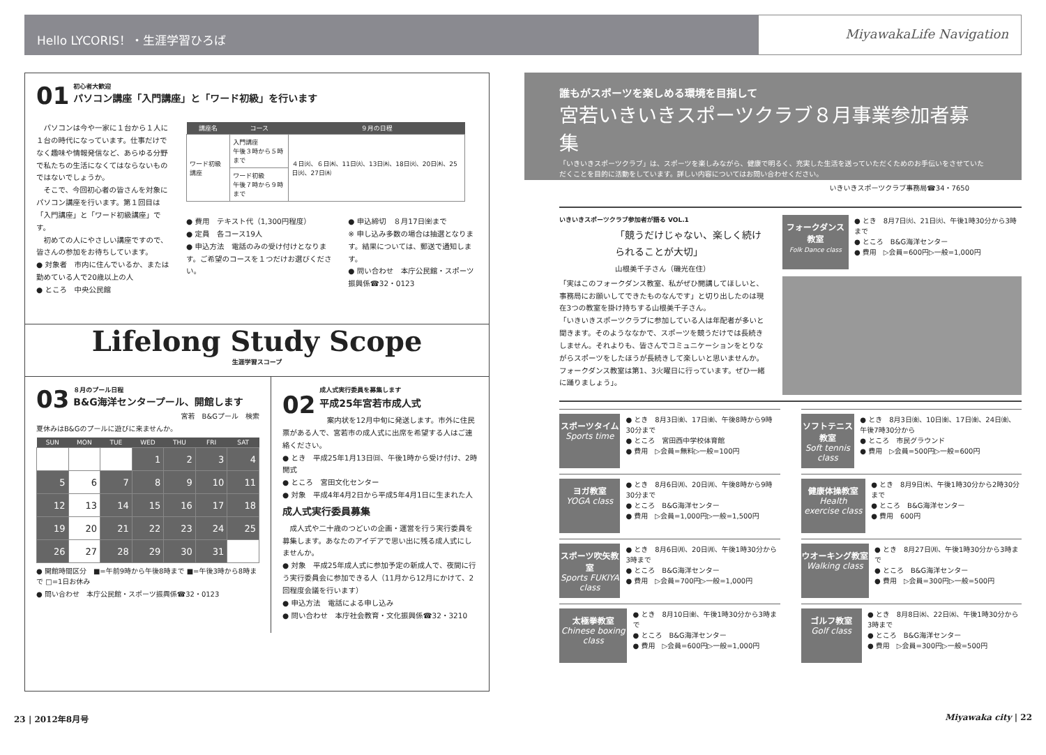Hello LYCORIS！・生涯学習ひろば MiyawakaLife Navigation
01
初心者大歓迎
パソコン講座「入門講座」と「ワード初級」を行います
　パソコンは今や一家に１台から１人に１台の時代になっています。仕事だけでなく趣味や情報発信など、あらゆる分野で私たちの生活になくてはならないものではないでしょうか。
　そこで、今回初心者の皆さんを対象にパソコン講座を行います。第１回目は「入門講座」と「ワード初級講座」です。
　初めての人にやさしい講座ですので、皆さんの参加をお待ちしています。
● 対象者　市内に住んでいるか、または勤めている人で20歳以上の人
● ところ　中央公民館
| 講座名 | コース | ９月の日程 |
| --- | --- | --- |
| ワード初級講座 | 入門講座 午後３時から５時まで | ４日㈫、６日㈭、11日㈫、13日㈭、18日㈫、20日㈭、25日㈫、27日㈭ |
| | ワード初級 午後７時から９時まで | |
● 費用　テキスト代（1,300円程度）
● 定員　各コース19人
● 申込方法　電話のみの受け付けとなります。ご希望のコースを１つだけお選びください。
● 申込締切　８月17日㈮まで
※ 申し込み多数の場合は抽選となります。結果については、郵送で通知します。
● 問い合わせ　本庁公民館・スポーツ振興係☎32・0123
Lifelong Study Scope
生涯学習スコープ
03
８月のプール日程
B&G海洋センタープール、開館します
宮若　B&Gプール　検索
夏休みはB&Gのプールに遊びに来ませんか。
| SUN | MON | TUE | WED | THU | FRI | SAT |
| --- | --- | --- | --- | --- | --- | --- |
| | | | 1 | 2 | 3 | 4 |
| 5 | 6 | 7 | 8 | 9 | 10 | 11 |
| 12 | 13 | 14 | 15 | 16 | 17 | 18 |
| 19 | 20 | 21 | 22 | 23 | 24 | 25 |
| 26 | 27 | 28 | 29 | 30 | 31 | |
● 開館時間区分　■=午前9時から午後8時まで ■=午後3時から8時まで □=1日お休み
● 問い合わせ　本庁公民館・スポーツ振興係☎32・0123
02
成人式実行委員を募集します
平成25年宮若市成人式
　案内状を12月中旬に発送します。市外に住民票がある人で、宮若市の成人式に出席を希望する人はご連絡ください。
● とき　平成25年1月13日㈰、午後1時から受け付け、2時開式
● ところ　宮田文化センター
● 対象　平成4年4月2日から平成5年4月1日に生まれた人
成人式実行委員募集
　成人式や二十歳のつどいの企画・運営を行う実行委員を募集します。あなたのアイデアで思い出に残る成人式にしませんか。
● 対象　平成25年成人式に参加予定の新成人で、夜間に行う実行委員会に参加できる人（11月から12月にかけて、2回程度会議を行います）
● 申込方法　電話による申し込み
● 問い合わせ　本庁社会教育・文化振興係☎32・3210
誰もがスポーツを楽しめる環境を目指して
宮若いきいきスポーツクラブ８月事業参加者募集
「いきいきスポーツクラブ」は、スポーツを楽しみながら、健康で明るく、充実した生活を送っていただくためのお手伝いをさせていただくことを目的に活動をしています。詳しい内容についてはお問い合わせください。
いきいきスポーツクラブ事務局☎34・7650
いきいきスポーツクラブ参加者が語る VOL.1
「競うだけじゃない、楽しく続けられることが大切」
山根美千子さん（磯光在住）
「実はこのフォークダンス教室、私がぜひ開講してほしいと、事務局にお願いしてできたものなんです」と切り出したのは現在3つの教室を掛け持ちする山根美千子さん。
「いきいきスポーツクラブに参加している人は年配者が多いと聞きます。そのようななかで、スポーツを競うだけでは長続きしません。それよりも、皆さんでコミュニケーションをとりながらスポーツをしたほうが長続きして楽しいと思いませんか。フォークダンス教室は第1、3火曜日に行っています。ぜひ一緒に踊りましょう」。
フォークダンス教室
Folk Dance class
● とき　8月7日㈫、21日㈫、午後1時30分から3時まで
● ところ　B&G海洋センター
● 費用　▷会員=600円▷一般=1,000円
スポーツタイム
Sports time
● とき　8月3日㈮、17日㈮、午後8時から9時30分まで
● ところ　宮田西中学校体育館
● 費用　▷会員=無料▷一般=100円
ソフトテニス教室
Soft tennis class
● とき　8月3日㈮、10日㈮、17日㈮、24日㈮、午後7時30分から
● ところ　市民グラウンド
● 費用　▷会員=500円▷一般=600円
ヨガ教室
YOGA class
● とき　8月6日㈪、20日㈪、午後8時から9時30分まで
● ところ　B&G海洋センター
● 費用　▷会員=1,000円▷一般=1,500円
健康体操教室
Health exercise class
● とき　8月9日㈭、午後1時30分から2時30分まで
● ところ　B&G海洋センター
● 費用　600円
スポーツ吹矢教室
Sports FUKIYA class
● とき　8月6日㈪、20日㈪、午後1時30分から3時まで
● ところ　B&G海洋センター
● 費用　▷会員=700円▷一般=1,000円
ウオーキング教室
Walking class
● とき　8月27日㈪、午後1時30分から3時まで
● ところ　B&G海洋センター
● 費用　▷会員=300円▷一般=500円
太極拳教室
Chinese boxing class
● とき　8月10日㈮、午後1時30分から3時まで
● ところ　B&G海洋センター
● 費用　▷会員=600円▷一般=1,000円
ゴルフ教室
Golf class
● とき　8月8日㈬、22日㈬、午後1時30分から3時まで
● ところ　B&G海洋センター
● 費用　▷会員=300円▷一般=500円
23 | 2012年8月号 Miyawaka city | 22